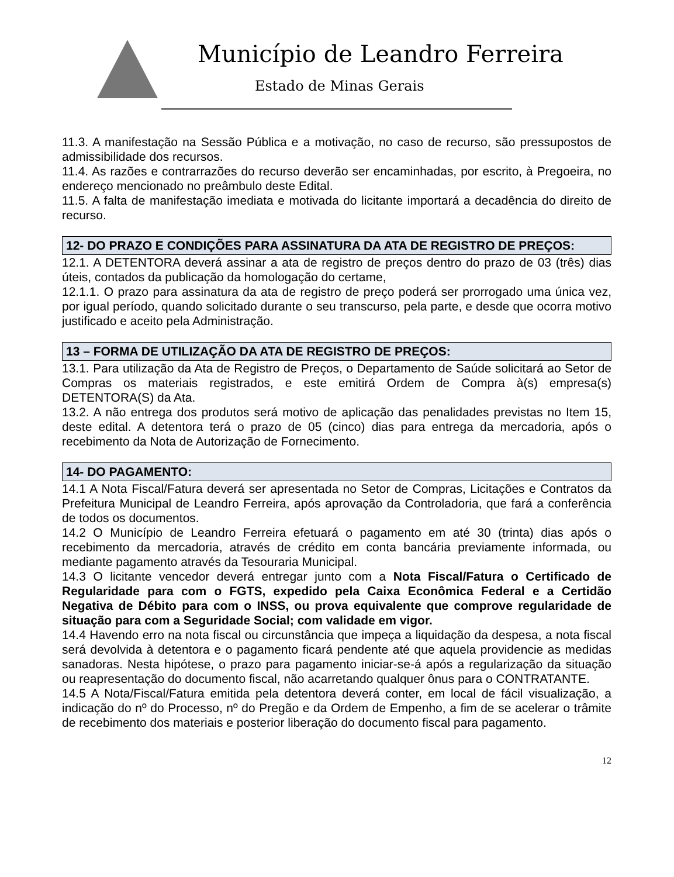Município de Leandro Ferreira
Estado de Minas Gerais
11.3. A manifestação na Sessão Pública e a motivação, no caso de recurso, são pressupostos de admissibilidade dos recursos.
11.4. As razões e contrarrazões do recurso deverão ser encaminhadas, por escrito, à Pregoeira, no endereço mencionado no preâmbulo deste Edital.
11.5. A falta de manifestação imediata e motivada do licitante importará a decadência do direito de recurso.
12- DO PRAZO E CONDIÇÕES PARA ASSINATURA DA ATA DE REGISTRO DE PREÇOS:
12.1. A DETENTORA deverá assinar a ata de registro de preços dentro do prazo de 03 (três) dias úteis, contados da publicação da homologação do certame,
12.1.1. O prazo para assinatura da ata de registro de preço poderá ser prorrogado uma única vez, por igual período, quando solicitado durante o seu transcurso, pela parte, e desde que ocorra motivo justificado e aceito pela Administração.
13 – FORMA DE UTILIZAÇÃO DA ATA DE REGISTRO DE PREÇOS:
13.1. Para utilização da Ata de Registro de Preços, o Departamento de Saúde solicitará ao Setor de Compras os materiais registrados, e este emitirá Ordem de Compra à(s) empresa(s) DETENTORA(S) da Ata.
13.2. A não entrega dos produtos será motivo de aplicação das penalidades previstas no Item 15, deste edital. A detentora terá o prazo de 05 (cinco) dias para entrega da mercadoria, após o recebimento da Nota de Autorização de Fornecimento.
14- DO PAGAMENTO:
14.1 A Nota Fiscal/Fatura deverá ser apresentada no Setor de Compras, Licitações e Contratos da Prefeitura Municipal de Leandro Ferreira, após aprovação da Controladoria, que fará a conferência de todos os documentos.
14.2 O Município de Leandro Ferreira efetuará o pagamento em até 30 (trinta) dias após o recebimento da mercadoria, através de crédito em conta bancária previamente informada, ou mediante pagamento através da Tesouraria Municipal.
14.3 O licitante vencedor deverá entregar junto com a Nota Fiscal/Fatura o Certificado de Regularidade para com o FGTS, expedido pela Caixa Econômica Federal e a Certidão Negativa de Débito para com o INSS, ou prova equivalente que comprove regularidade de situação para com a Seguridade Social; com validade em vigor.
14.4 Havendo erro na nota fiscal ou circunstância que impeça a liquidação da despesa, a nota fiscal será devolvida à detentora e o pagamento ficará pendente até que aquela providencie as medidas sanadoras. Nesta hipótese, o prazo para pagamento iniciar-se-á após a regularização da situação ou reapresentação do documento fiscal, não acarretando qualquer ônus para o CONTRATANTE.
14.5 A Nota/Fiscal/Fatura emitida pela detentora deverá conter, em local de fácil visualização, a indicação do nº do Processo, nº do Pregão e da Ordem de Empenho, a fim de se acelerar o trâmite de recebimento dos materiais e posterior liberação do documento fiscal para pagamento.
12